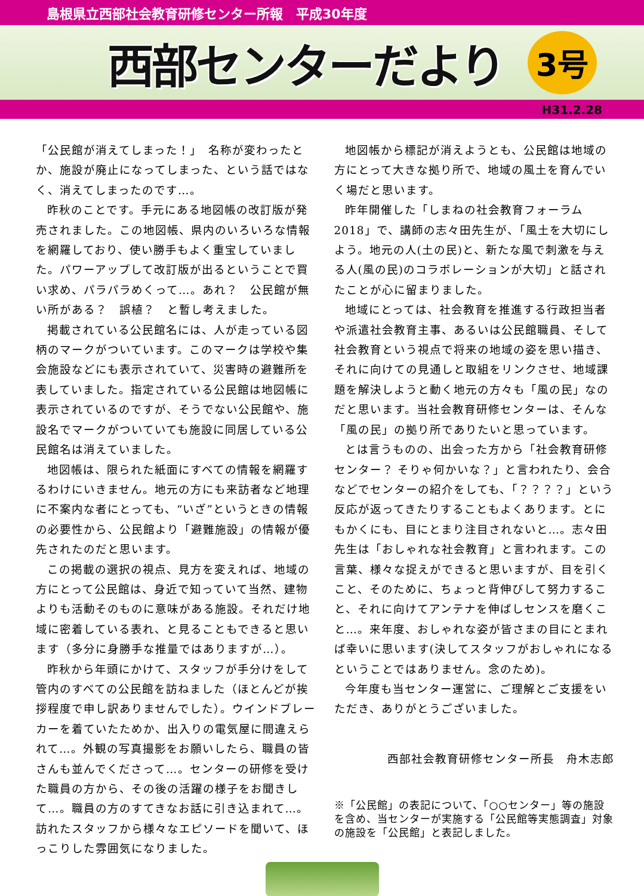島根県立西部社会教育研修センター所報　平成30年度
西部センターだより
3号
H31.2.28
「公民館が消えてしまった！」　名称が変わったとか、施設が廃止になってしまった、という話ではなく、消えてしまったのです…。
昨秋のことです。手元にある地図帳の改訂版が発売されました。この地図帳、県内のいろいろな情報を網羅しており、使い勝手もよく重宝していました。パワーアップして改訂版が出るということで買い求め、パラパラめくって…。あれ？　公民館が無い所がある？　誤植？　と暫し考えました。
掲載されている公民館名には、人が走っている図柄のマークがついています。このマークは学校や集会施設などにも表示されていて、災害時の避難所を表していました。指定されている公民館は地図帳に表示されているのですが、そうでない公民館や、施設名でマークがついていても施設に同居している公民館名は消えていました。
地図帳は、限られた紙面にすべての情報を網羅するわけにいきません。地元の方にも来訪者など地理に不案内な者にとっても、“いざ”というときの情報の必要性から、公民館より「避難施設」の情報が優先されたのだと思います。
この掲載の選択の視点、見方を変えれば、地域の方にとって公民館は、身近で知っていて当然、建物よりも活動そのものに意味がある施設。それだけ地域に密着している表れ、と見ることもできると思います（多分に身勝手な推量ではありますが…）。
昨秋から年頭にかけて、スタッフが手分けをして管内のすべての公民館を訪ねました（ほとんどが挨拶程度で申し訳ありませんでした）。ウインドブレーカーを着ていたためか、出入りの電気屋に間違えられて…。外観の写真撮影をお願いしたら、職員の皆さんも並んでくださって…。センターの研修を受けた職員の方から、その後の活躍の様子をお聞きして…。職員の方のすてきなお話に引き込まれて…。訪れたスタッフから様々なエピソードを聞いて、ほっこりした雰囲気になりました。
地図帳から標記が消えようとも、公民館は地域の方にとって大きな拠り所で、地域の風土を育んでいく場だと思います。
昨年開催した「しまねの社会教育フォーラム2018」で、講師の志々田先生が、「風土を大切にしよう。地元の人(土の民)と、新たな風で刺激を与える人(風の民)のコラボレーションが大切」と話されたことが心に留まりました。
地域にとっては、社会教育を推進する行政担当者や派遣社会教育主事、あるいは公民館職員、そして社会教育という視点で将来の地域の姿を思い描き、それに向けての見通しと取組をリンクさせ、地域課題を解決しようと動く地元の方々も「風の民」なのだと思います。当社会教育研修センターは、そんな「風の民」の拠り所でありたいと思っています。
とは言うものの、出会った方から「社会教育研修センター？ そりゃ何かいな？」と言われたり、会合などでセンターの紹介をしても、「？？？？」という反応が返ってきたりすることもよくあります。とにもかくにも、目にとまり注目されないと…。志々田先生は「おしゃれな社会教育」と言われます。この言葉、様々な捉えができると思いますが、目を引くこと、そのために、ちょっと背伸びして努力すること、それに向けてアンテナを伸ばしセンスを磨くこと…。来年度、おしゃれな姿が皆さまの目にとまれば幸いに思います(決してスタッフがおしゃれになるということではありません。念のため)。
今年度も当センター運営に、ご理解とご支援をいただき、ありがとうございました。
西部社会教育研修センター所長　舟木志郎
※「公民館」の表記について、「○○センター」等の施設を含め、当センターが実施する「公民館等実態調査」対象の施設を「公民館」と表記しました。